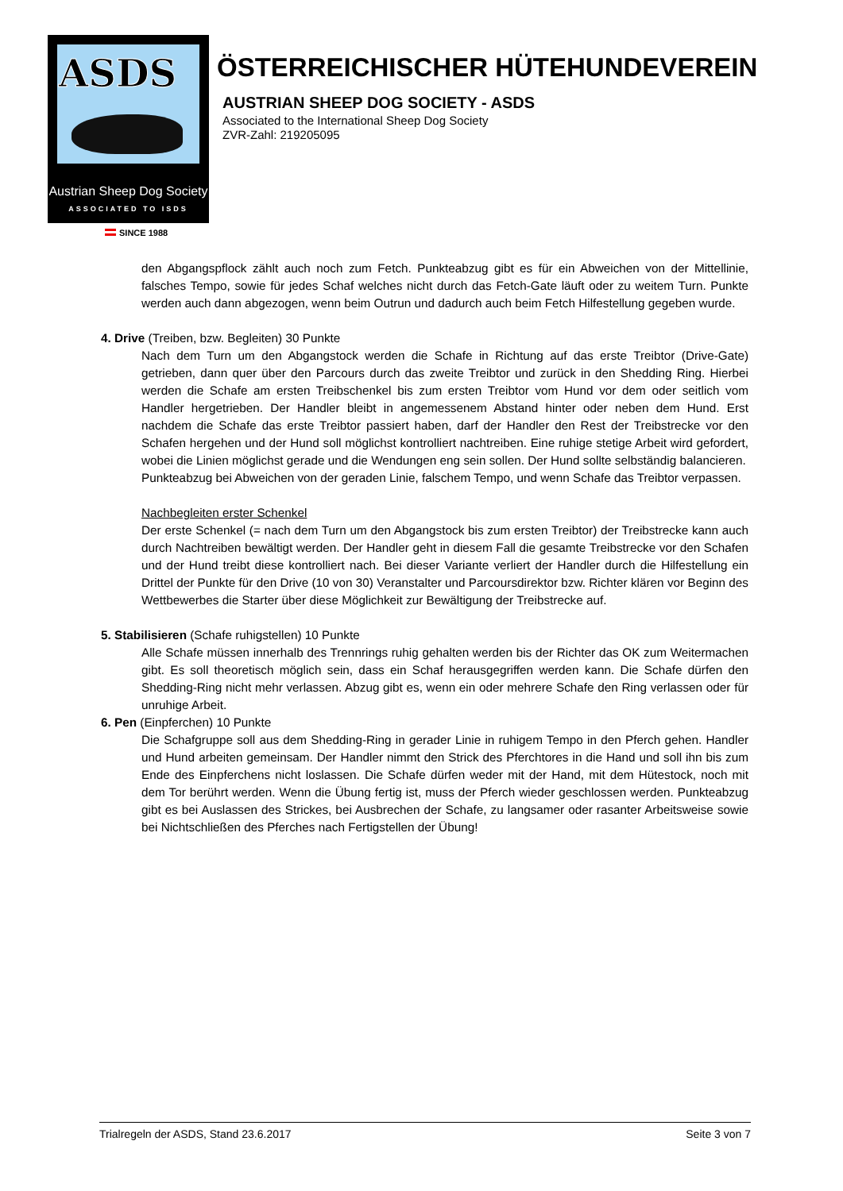ASDS
Austrian Sheep Dog Society
ASSOCIATED TO ISDS
SINCE 1988
ÖSTERREICHISCHER HÜTEHUNDEVEREIN
AUSTRIAN SHEEP DOG SOCIETY - ASDS
Associated to the International Sheep Dog Society
ZVR-Zahl: 219205095
den Abgangspflock zählt auch noch zum Fetch. Punkteabzug gibt es für ein Abweichen von der Mittellinie, falsches Tempo, sowie für jedes Schaf welches nicht durch das Fetch-Gate läuft oder zu weitem Turn. Punkte werden auch dann abgezogen, wenn beim Outrun und dadurch auch beim Fetch Hilfestellung gegeben wurde.
4. Drive (Treiben, bzw. Begleiten) 30 Punkte
Nach dem Turn um den Abgangstock werden die Schafe in Richtung auf das erste Treibtor (Drive-Gate) getrieben, dann quer über den Parcours durch das zweite Treibtor und zurück in den Shedding Ring. Hierbei werden die Schafe am ersten Treibschenkel bis zum ersten Treibtor vom Hund vor dem oder seitlich vom Handler hergetrieben. Der Handler bleibt in angemessenem Abstand hinter oder neben dem Hund. Erst nachdem die Schafe das erste Treibtor passiert haben, darf der Handler den Rest der Treibstrecke vor den Schafen hergehen und der Hund soll möglichst kontrolliert nachtreiben. Eine ruhige stetige Arbeit wird gefordert, wobei die Linien möglichst gerade und die Wendungen eng sein sollen. Der Hund sollte selbständig balancieren.
Punkteabzug bei Abweichen von der geraden Linie, falschem Tempo, und wenn Schafe das Treibtor verpassen.
Nachbegleiten erster Schenkel
Der erste Schenkel (= nach dem Turn um den Abgangstock bis zum ersten Treibtor) der Treibstrecke kann auch durch Nachtreiben bewältigt werden. Der Handler geht in diesem Fall die gesamte Treibstrecke vor den Schafen und der Hund treibt diese kontrolliert nach. Bei dieser Variante verliert der Handler durch die Hilfestellung ein Drittel der Punkte für den Drive (10 von 30) Veranstalter und Parcoursdirektor bzw. Richter klären vor Beginn des Wettbewerbes die Starter über diese Möglichkeit zur Bewältigung der Treibstrecke auf.
5. Stabilisieren (Schafe ruhigstellen) 10 Punkte
Alle Schafe müssen innerhalb des Trennrings ruhig gehalten werden bis der Richter das OK zum Weitermachen gibt. Es soll theoretisch möglich sein, dass ein Schaf herausgegriffen werden kann. Die Schafe dürfen den Shedding-Ring nicht mehr verlassen. Abzug gibt es, wenn ein oder mehrere Schafe den Ring verlassen oder für unruhige Arbeit.
6. Pen (Einpferchen) 10 Punkte
Die Schafgruppe soll aus dem Shedding-Ring in gerader Linie in ruhigem Tempo in den Pferch gehen. Handler und Hund arbeiten gemeinsam. Der Handler nimmt den Strick des Pferchtores in die Hand und soll ihn bis zum Ende des Einpferchens nicht loslassen. Die Schafe dürfen weder mit der Hand, mit dem Hütestock, noch mit dem Tor berührt werden. Wenn die Übung fertig ist, muss der Pferch wieder geschlossen werden. Punkteabzug gibt es bei Auslassen des Strickes, bei Ausbrechen der Schafe, zu langsamer oder rasanter Arbeitsweise sowie bei Nichtschließen des Pferches nach Fertigstellen der Übung!
Trialregeln der ASDS, Stand 23.6.2017 Seite 3 von 7